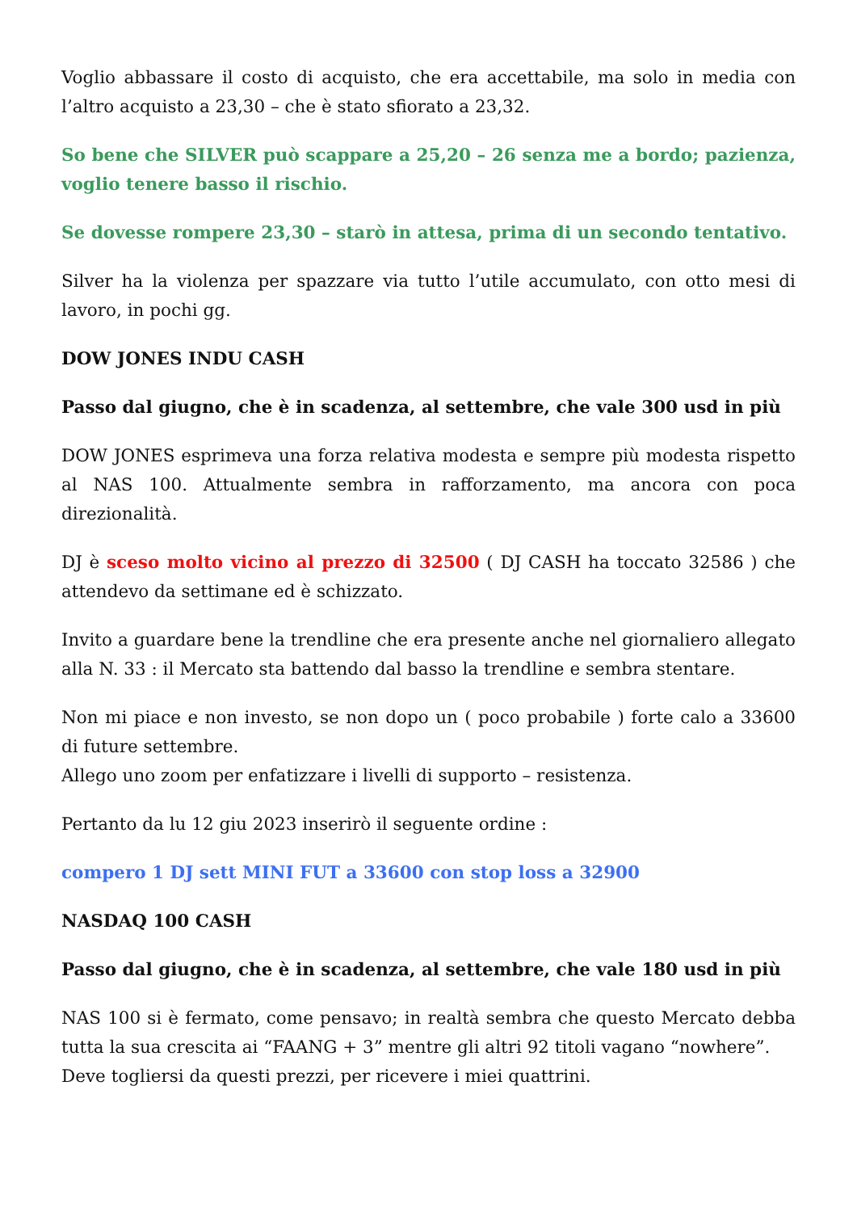Voglio abbassare il costo di acquisto, che era accettabile, ma solo in media con l’altro acquisto a 23,30 – che è stato sfiorato a 23,32.
So bene che SILVER può scappare a 25,20 – 26 senza me a bordo; pazienza, voglio tenere basso il rischio.
Se dovesse rompere 23,30 – starò in attesa, prima di un secondo tentativo.
Silver ha la violenza per spazzare via tutto l’utile accumulato, con otto mesi di lavoro, in pochi gg.
DOW JONES INDU CASH
Passo dal giugno, che è in scadenza, al settembre, che vale 300 usd in più
DOW JONES esprimeva una forza relativa modesta e sempre più modesta rispetto al NAS 100. Attualmente sembra in rafforzamento, ma ancora con poca direzionalità.
DJ è sceso molto vicino al prezzo di 32500 ( DJ CASH ha toccato 32586 ) che attendevo da settimane ed è schizzato.
Invito a guardare bene la trendline che era presente anche nel giornaliero allegato alla N. 33 : il Mercato sta battendo dal basso la trendline e sembra stentare.
Non mi piace e non investo, se non dopo un ( poco probabile ) forte calo a 33600 di future settembre.
Allego uno zoom per enfatizzare i livelli di supporto – resistenza.
Pertanto da lu 12 giu 2023 inserirò il seguente ordine :
compero 1 DJ sett MINI FUT a 33600 con stop loss a 32900
NASDAQ 100 CASH
Passo dal giugno, che è in scadenza, al settembre, che vale 180 usd in più
NAS 100 si è fermato, come pensavo; in realtà sembra che questo Mercato debba tutta la sua crescita ai “FAANG + 3” mentre gli altri 92 titoli vagano “nowhere”.
Deve togliersi da questi prezzi, per ricevere i miei quattrini.